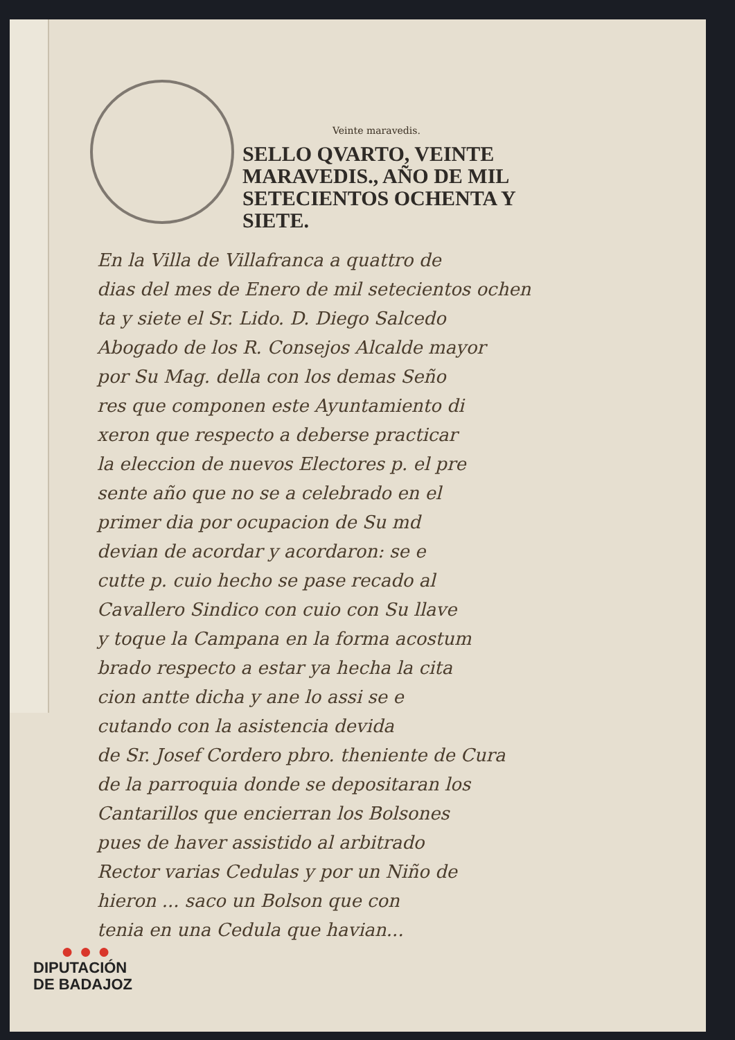Veinte maravedis.
SELLO QVARTO, VEINTE MARAVEDIS., AÑO DE MIL SETECIENTOS OCHENTA Y SIETE.
En la Villa de Villafranca a quattro de
dias del mes de Enero de mil setecientos ochen
ta y siete el Sr. Lido. D. Diego Salcedo
Abogado de los R. Consejos Alcalde mayor
por Su Mag. della con los demas Seño
res que componen este Ayuntamiento di
xeron que respecto a deberse practicar
la eleccion de nuevos Electores p. el pre
sente año que no se a celebrado en el
primer dia por ocupacion de Su md
devian de acordar y acordaron: se e
cutte p. cuio hecho se pase recado al
Cavallero Sindico con cuio con Su llave
y toque la Campana en la forma acostum
brado respecto a estar ya hecha la cita
cion antte dicha y ane lo assi se e
cutando con la asistencia devida
de Sr. Josef Cordero pbro. theniente de Cura
de la parroquia donde se depositaran los
Cantarillos que encierran los Bolsones
pues de haver assistido al arbitrado
Rector varias Cedulas y por un Niño de
hieron ... saco un Bolson que con
tenia en una Cedula que havian...
● ● ●
DIPUTACIÓN
DE BADAJOZ